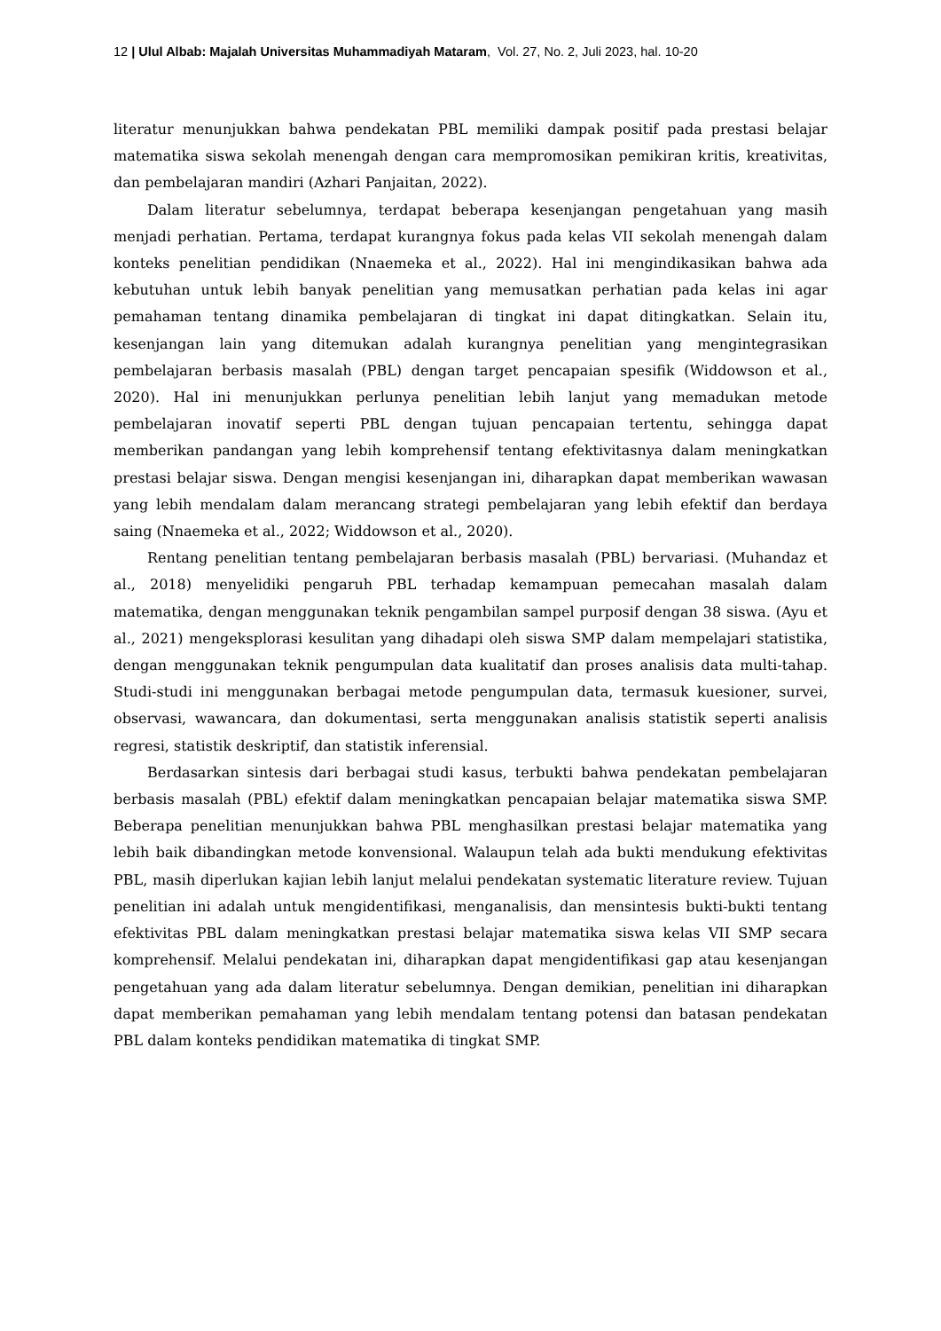12 | Ulul Albab: Majalah Universitas Muhammadiyah Mataram, Vol. 27, No. 2, Juli 2023, hal. 10-20
literatur menunjukkan bahwa pendekatan PBL memiliki dampak positif pada prestasi belajar matematika siswa sekolah menengah dengan cara mempromosikan pemikiran kritis, kreativitas, dan pembelajaran mandiri (Azhari Panjaitan, 2022).
Dalam literatur sebelumnya, terdapat beberapa kesenjangan pengetahuan yang masih menjadi perhatian. Pertama, terdapat kurangnya fokus pada kelas VII sekolah menengah dalam konteks penelitian pendidikan (Nnaemeka et al., 2022). Hal ini mengindikasikan bahwa ada kebutuhan untuk lebih banyak penelitian yang memusatkan perhatian pada kelas ini agar pemahaman tentang dinamika pembelajaran di tingkat ini dapat ditingkatkan. Selain itu, kesenjangan lain yang ditemukan adalah kurangnya penelitian yang mengintegrasikan pembelajaran berbasis masalah (PBL) dengan target pencapaian spesifik (Widdowson et al., 2020). Hal ini menunjukkan perlunya penelitian lebih lanjut yang memadukan metode pembelajaran inovatif seperti PBL dengan tujuan pencapaian tertentu, sehingga dapat memberikan pandangan yang lebih komprehensif tentang efektivitasnya dalam meningkatkan prestasi belajar siswa. Dengan mengisi kesenjangan ini, diharapkan dapat memberikan wawasan yang lebih mendalam dalam merancang strategi pembelajaran yang lebih efektif dan berdaya saing (Nnaemeka et al., 2022; Widdowson et al., 2020).
Rentang penelitian tentang pembelajaran berbasis masalah (PBL) bervariasi. (Muhandaz et al., 2018) menyelidiki pengaruh PBL terhadap kemampuan pemecahan masalah dalam matematika, dengan menggunakan teknik pengambilan sampel purposif dengan 38 siswa. (Ayu et al., 2021) mengeksplorasi kesulitan yang dihadapi oleh siswa SMP dalam mempelajari statistika, dengan menggunakan teknik pengumpulan data kualitatif dan proses analisis data multi-tahap. Studi-studi ini menggunakan berbagai metode pengumpulan data, termasuk kuesioner, survei, observasi, wawancara, dan dokumentasi, serta menggunakan analisis statistik seperti analisis regresi, statistik deskriptif, dan statistik inferensial.
Berdasarkan sintesis dari berbagai studi kasus, terbukti bahwa pendekatan pembelajaran berbasis masalah (PBL) efektif dalam meningkatkan pencapaian belajar matematika siswa SMP. Beberapa penelitian menunjukkan bahwa PBL menghasilkan prestasi belajar matematika yang lebih baik dibandingkan metode konvensional. Walaupun telah ada bukti mendukung efektivitas PBL, masih diperlukan kajian lebih lanjut melalui pendekatan systematic literature review. Tujuan penelitian ini adalah untuk mengidentifikasi, menganalisis, dan mensintesis bukti-bukti tentang efektivitas PBL dalam meningkatkan prestasi belajar matematika siswa kelas VII SMP secara komprehensif. Melalui pendekatan ini, diharapkan dapat mengidentifikasi gap atau kesenjangan pengetahuan yang ada dalam literatur sebelumnya. Dengan demikian, penelitian ini diharapkan dapat memberikan pemahaman yang lebih mendalam tentang potensi dan batasan pendekatan PBL dalam konteks pendidikan matematika di tingkat SMP.